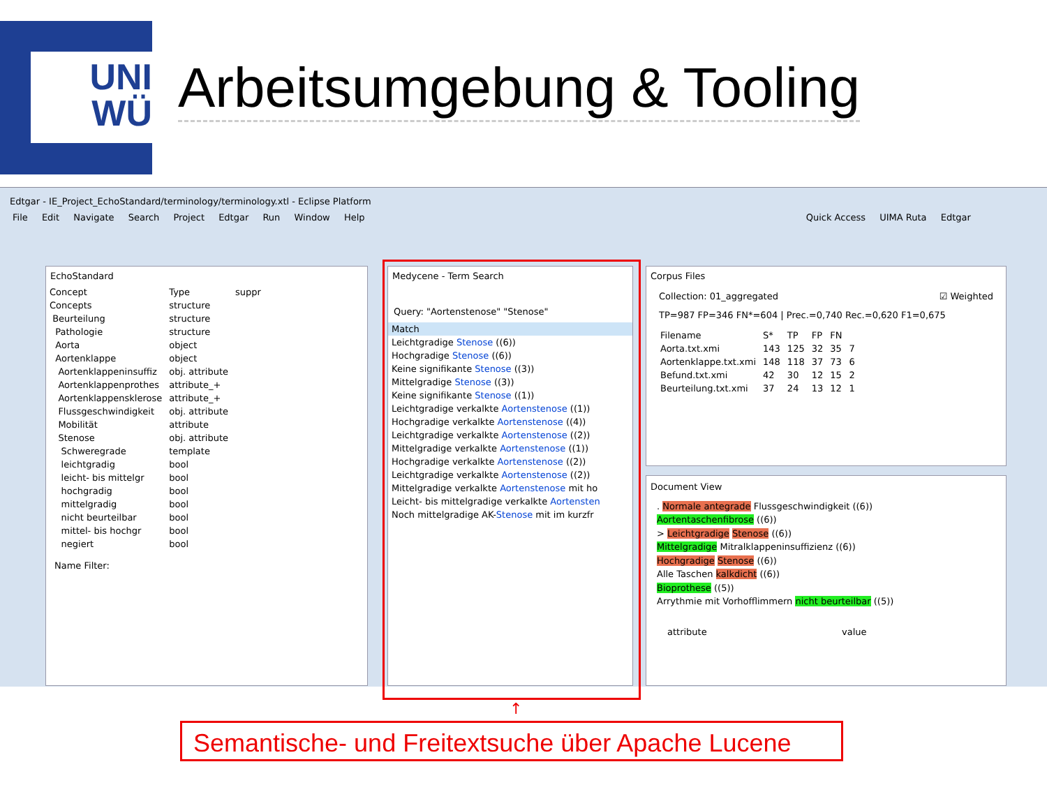UNI
WÜ
Arbeitsumgebung & Tooling
Edtgar - IE_Project_EchoStandard/terminology/terminology.xtl - Eclipse Platform
File Edit Navigate Search Project Edtgar Run Window Help Quick Access UIMA Ruta Edtgar
EchoStandard
| Concept | Type | suppr |
| --- | --- | --- |
| Concepts | structure | |
| Beurteilung | structure | |
| Pathologie | structure | |
| Aorta | object | |
| Aortenklappe | object | |
| Aortenklappeninsuffiz | obj. attribute | |
| Aortenklappenprothes | attribute_+ | |
| Aortenklappensklerose | attribute_+ | |
| Flussgeschwindigkeit | obj. attribute | |
| Mobilität | attribute | |
| Stenose | obj. attribute | |
| Schweregrade | template | |
| leichtgradig | bool | |
| leicht- bis mittelgr | bool | |
| hochgradig | bool | |
| mittelgradig | bool | |
| nicht beurteilbar | bool | |
| mittel- bis hochgr | bool | |
| negiert | bool | |
Name Filter:
Medycene - Term Search
Query: "Aortenstenose" "Stenose"
| Match |
| --- |
| Leichtgradige Stenose ((6)) |
| Hochgradige Stenose ((6)) |
| Keine signifikante Stenose ((3)) |
| Mittelgradige Stenose ((3)) |
| Keine signifikante Stenose ((1)) |
| Leichtgradige verkalkte Aortenstenose ((1)) |
| Hochgradige verkalkte Aortenstenose ((4)) |
| Leichtgradige verkalkte Aortenstenose ((2)) |
| Mittelgradige verkalkte Aortenstenose ((1)) |
| Hochgradige verkalkte Aortenstenose ((2)) |
| Leichtgradige verkalkte Aortenstenose ((2)) |
| Mittelgradige verkalkte Aortenstenose mit ho |
| Leicht- bis mittelgradige verkalkte Aortensten |
| Noch mittelgradige AK- Stenose mit im kurzfr |
Corpus Files
Collection: 01_aggregated ☑ Weighted
TP=987 FP=346 FN*=604 | Prec.=0,740 Rec.=0,620 F1=0,675
| Filename | S* | TP | FP | FN | |
| --- | --- | --- | --- | --- | --- |
| Aorta.txt.xmi | 143 | 125 | 32 | 35 | 7 |
| Aortenklappe.txt.xmi | 148 | 118 | 37 | 73 | 6 |
| Befund.txt.xmi | 42 | 30 | 12 | 15 | 2 |
| Beurteilung.txt.xmi | 37 | 24 | 13 | 12 | 1 |
Document View
. Normale antegrade Flussgeschwindigkeit ((6))
Aortentaschenfibrose ((6))
> Leichtgradige Stenose ((6))
Mittelgradige Mitralklappeninsuffizienz ((6))
Hochgradige Stenose ((6))
Alle Taschen kalkdicht ((6))
Bioprothese ((5))
Arrythmie mit Vorhofflimmern nicht beurteilbar ((5))
| | attribute | value |
| --- | --- | --- |
↑
Semantische- und Freitextsuche über Apache Lucene